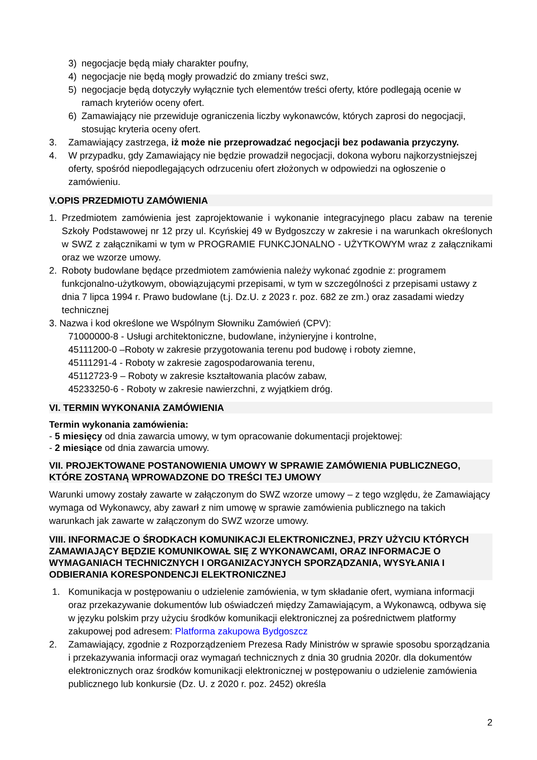3) negocjacje będą miały charakter poufny,
4) negocjacje nie będą mogły prowadzić do zmiany treści swz,
5) negocjacje będą dotyczyły wyłącznie tych elementów treści oferty, które podlegają ocenie w ramach kryteriów oceny ofert.
6) Zamawiający nie przewiduje ograniczenia liczby wykonawców, których zaprosi do negocjacji, stosując kryteria oceny ofert.
3. Zamawiający zastrzega, iż może nie przeprowadzać negocjacji bez podawania przyczyny.
4. W przypadku, gdy Zamawiający nie będzie prowadził negocjacji, dokona wyboru najkorzystniejszej oferty, spośród niepodlegających odrzuceniu ofert złożonych w odpowiedzi na ogłoszenie o zamówieniu.
V.OPIS PRZEDMIOTU ZAMÓWIENIA
1. Przedmiotem zamówienia jest zaprojektowanie i wykonanie integracyjnego placu zabaw na terenie Szkoły Podstawowej nr 12 przy ul. Kcyńskiej 49 w Bydgoszczy w zakresie i na warunkach określonych w SWZ z załącznikami w tym w PROGRAMIE FUNKCJONALNO - UŻYTKOWYM wraz z załącznikami oraz we wzorze umowy.
2. Roboty budowlane będące przedmiotem zamówienia należy wykonać zgodnie z: programem funkcjonalno-użytkowym, obowiązującymi przepisami, w tym w szczególności z przepisami ustawy z dnia 7 lipca 1994 r. Prawo budowlane (t.j. Dz.U. z 2023 r. poz. 682 ze zm.) oraz zasadami wiedzy technicznej
3. Nazwa i kod określone we Wspólnym Słowniku Zamówień (CPV):
71000000-8 - Usługi architektoniczne, budowlane, inżynieryjne i kontrolne,
45111200-0 –Roboty w zakresie przygotowania terenu pod budowę i roboty ziemne,
45111291-4 - Roboty w zakresie zagospodarowania terenu,
45112723-9 – Roboty w zakresie kształtowania placów zabaw,
45233250-6 - Roboty w zakresie nawierzchni, z wyjątkiem dróg.
VI. TERMIN WYKONANIA ZAMÓWIENIA
Termin wykonania zamówienia:
- 5 miesięcy od dnia zawarcia umowy, w tym opracowanie dokumentacji projektowej:
- 2 miesiące od dnia zawarcia umowy.
VII. PROJEKTOWANE POSTANOWIENIA UMOWY W SPRAWIE ZAMÓWIENIA PUBLICZNEGO, KTÓRE ZOSTANĄ WPROWADZONE DO TREŚCI TEJ UMOWY
Warunki umowy zostały zawarte w załączonym do SWZ wzorze umowy – z tego względu, że Zamawiający wymaga od Wykonawcy, aby zawarł z nim umowę w sprawie zamówienia publicznego na takich warunkach jak zawarte w załączonym do SWZ wzorze umowy.
VIII. INFORMACJE O ŚRODKACH KOMUNIKACJI ELEKTRONICZNEJ, PRZY UŻYCIU KTÓRYCH ZAMAWIAJĄCY BĘDZIE KOMUNIKOWAŁ SIĘ Z WYKONAWCAMI, ORAZ INFORMACJE O WYMAGANIACH TECHNICZNYCH I ORGANIZACYJNYCH SPORZĄDZANIA, WYSYŁANIA I ODBIERANIA KORESPONDENCJI ELEKTRONICZNEJ
1. Komunikacja w postępowaniu o udzielenie zamówienia, w tym składanie ofert, wymiana informacji oraz przekazywanie dokumentów lub oświadczeń między Zamawiającym, a Wykonawcą, odbywa się w języku polskim przy użyciu środków komunikacji elektronicznej za pośrednictwem platformy zakupowej pod adresem: Platforma zakupowa Bydgoszcz
2. Zamawiający, zgodnie z Rozporządzeniem Prezesa Rady Ministrów w sprawie sposobu sporządzania i przekazywania informacji oraz wymagań technicznych z dnia 30 grudnia 2020r. dla dokumentów elektronicznych oraz środków komunikacji elektronicznej w postępowaniu o udzielenie zamówienia publicznego lub konkursie (Dz. U. z 2020 r. poz. 2452) określa
2